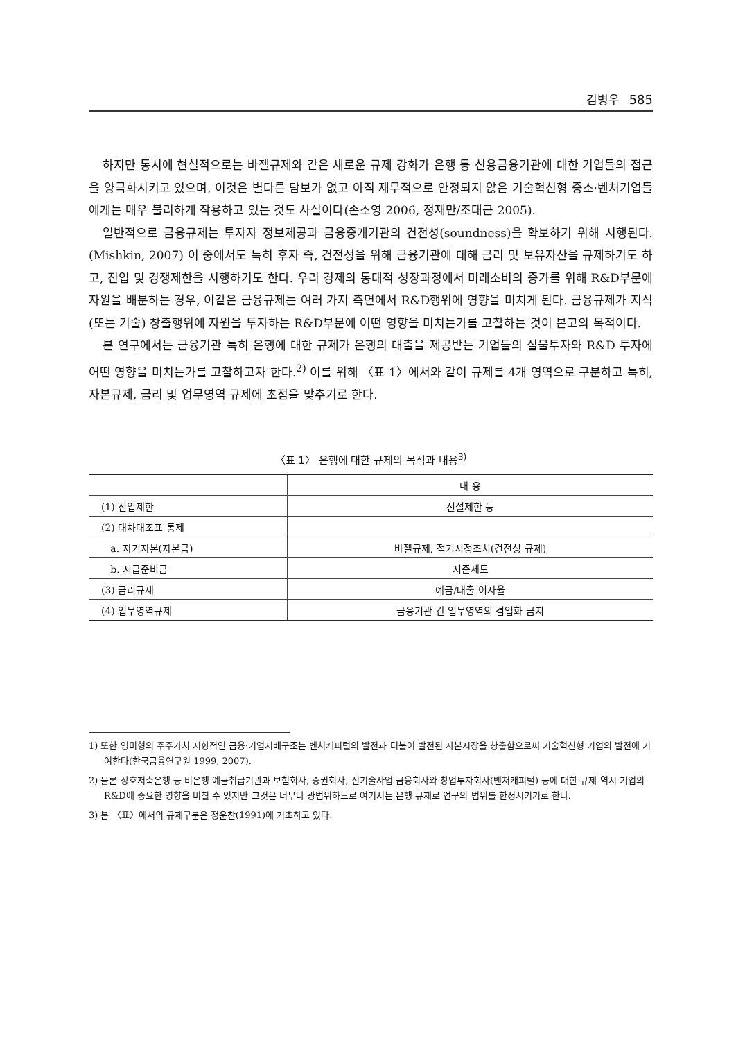김병우 585
하지만 동시에 현실적으로는 바젤규제와 같은 새로운 규제 강화가 은행 등 신용금융기관에 대한 기업들의 접근을 양극화시키고 있으며, 이것은 별다른 담보가 없고 아직 재무적으로 안정되지 않은 기술혁신형 중소·벤처기업들에게는 매우 불리하게 작용하고 있는 것도 사실이다(손소영 2006, 정재만/조태근 2005).
일반적으로 금융규제는 투자자 정보제공과 금융중개기관의 건전성(soundness)을 확보하기 위해 시행된다.(Mishkin, 2007) 이 중에서도 특히 후자 즉, 건전성을 위해 금융기관에 대해 금리 및 보유자산을 규제하기도 하고, 진입 및 경쟁제한을 시행하기도 한다. 우리 경제의 동태적 성장과정에서 미래소비의 증가를 위해 R&D부문에 자원을 배분하는 경우, 이같은 금융규제는 여러 가지 측면에서 R&D행위에 영향을 미치게 된다. 금융규제가 지식(또는 기술) 창출행위에 자원을 투자하는 R&D부문에 어떤 영향을 미치는가를 고찰하는 것이 본고의 목적이다.
본 연구에서는 금융기관 특히 은행에 대한 규제가 은행의 대출을 제공받는 기업들의 실물투자와 R&D 투자에 어떤 영향을 미치는가를 고찰하고자 한다.<sup>2)</sup> 이를 위해 〈표 1〉에서와 같이 규제를 4개 영역으로 구분하고 특히, 자본규제, 금리 및 업무영역 규제에 초점을 맞추기로 한다.
〈표 1〉 은행에 대한 규제의 목적과 내용<sup>3)</sup>
| | 내 용 |
| --- | --- |
| (1) 진입제한 | 신설제한 등 |
| (2) 대차대조표 통제 | |
| a. 자기자본(자본금) | 바젤규제, 적기시정조치(건전성 규제) |
| b. 지급준비금 | 지준제도 |
| (3) 금리규제 | 예금/대출 이자율 |
| (4) 업무영역규제 | 금융기관 간 업무영역의 겸업화 금지 |
1) 또한 영미형의 주주가치 지향적인 금융·기업지배구조는 벤처캐피털의 발전과 더불어 발전된 자본시장을 창출함으로써 기술혁신형 기업의 발전에 기여한다(한국금융연구원 1999, 2007).
2) 물론 상호저축은행 등 비은행 예금취급기관과 보험회사, 증권회사, 신기술사업 금융회사와 창업투자회사(벤처캐피털) 등에 대한 규제 역시 기업의 R&D에 중요한 영향을 미칠 수 있지만 그것은 너무나 광범위하므로 여기서는 은행 규제로 연구의 범위를 한정시키기로 한다.
3) 본 〈표〉에서의 규제구분은 정운찬(1991)에 기초하고 있다.